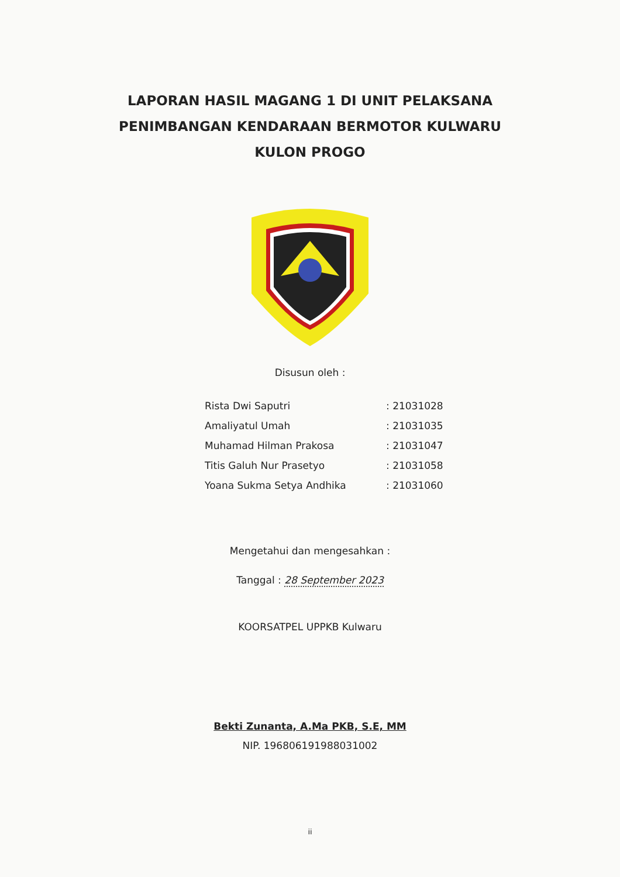LAPORAN HASIL MAGANG 1 DI UNIT PELAKSANA
PENIMBANGAN KENDARAAN BERMOTOR KULWARU
KULON PROGO
Disusun oleh :
| Rista Dwi Saputri | : 21031028 |
| Amaliyatul Umah | : 21031035 |
| Muhamad Hilman Prakosa | : 21031047 |
| Titis Galuh Nur Prasetyo | : 21031058 |
| Yoana Sukma Setya Andhika | : 21031060 |
Mengetahui dan mengesahkan :
Tanggal : 28 September 2023
KOORSATPEL UPPKB Kulwaru
Bekti Zunanta, A.Ma PKB, S.E, MM
NIP. 196806191988031002
ii